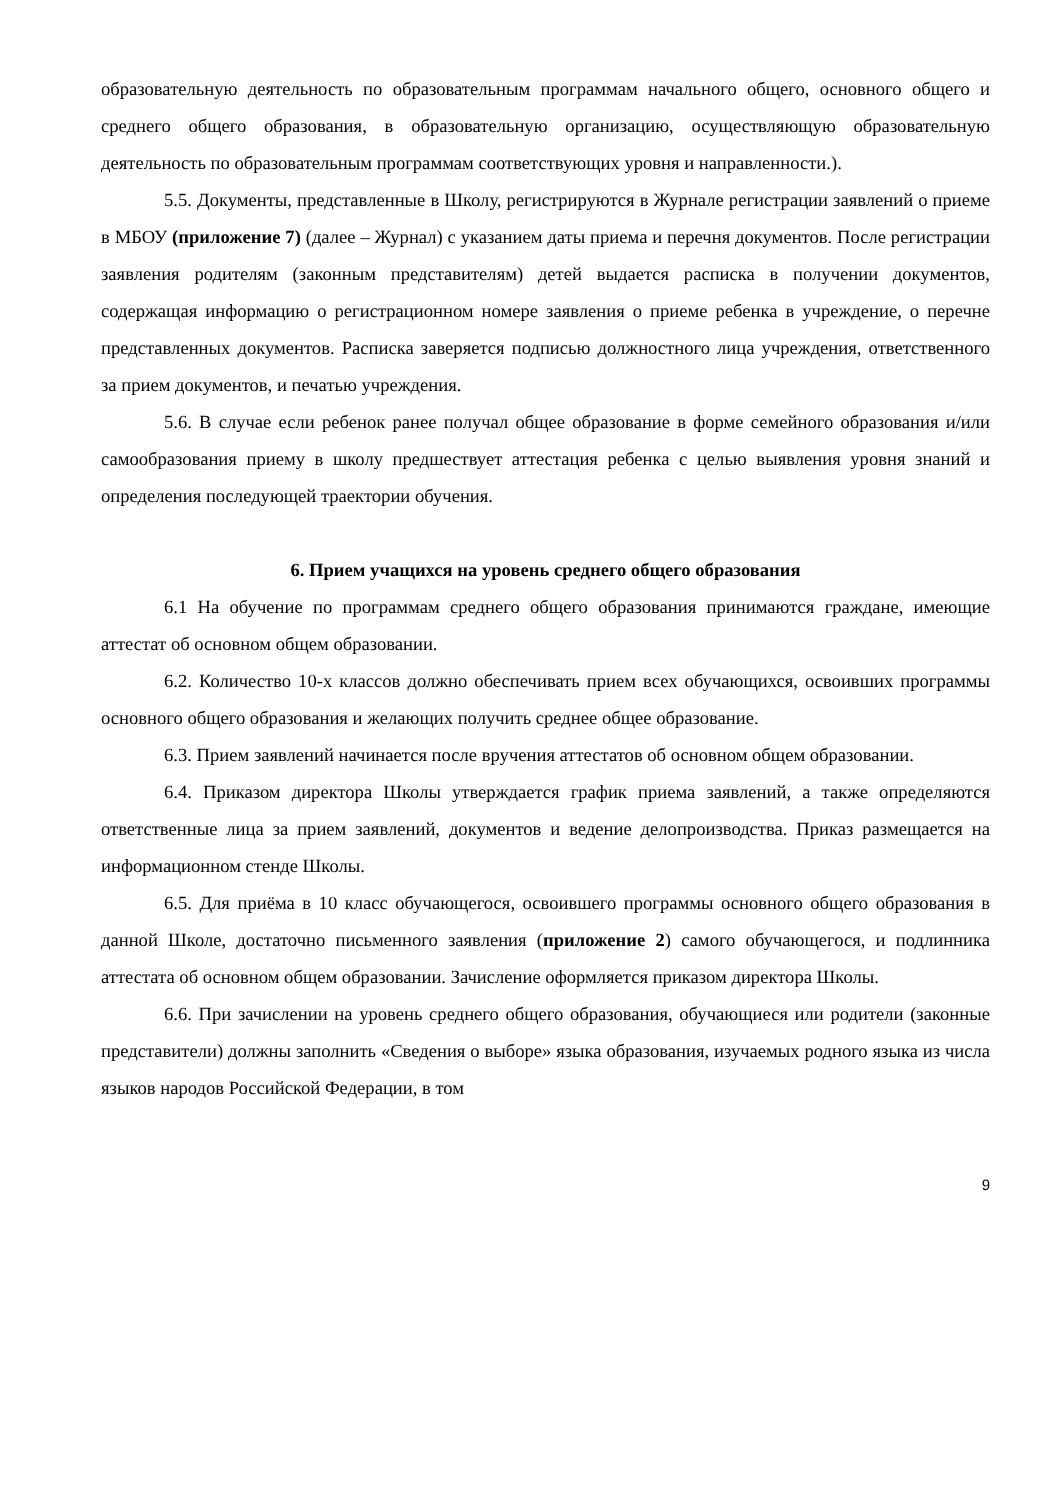образовательную деятельность по образовательным программам начального общего, основного общего и среднего общего образования, в образовательную организацию, осуществляющую образовательную деятельность по образовательным программам соответствующих уровня и направленности.).
5.5. Документы, представленные в Школу, регистрируются в Журнале регистрации заявлений о приеме в МБОУ (приложение 7) (далее – Журнал) с указанием даты приема и перечня документов. После регистрации заявления родителям (законным представителям) детей выдается расписка в получении документов, содержащая информацию о регистрационном номере заявления о приеме ребенка в учреждение, о перечне представленных документов. Расписка заверяется подписью должностного лица учреждения, ответственного за прием документов, и печатью учреждения.
5.6. В случае если ребенок ранее получал общее образование в форме семейного образования и/или самообразования приему в школу предшествует аттестация ребенка с целью выявления уровня знаний и определения последующей траектории обучения.
6. Прием учащихся на уровень среднего общего образования
6.1 На обучение по программам среднего общего образования принимаются граждане, имеющие аттестат об основном общем образовании.
6.2. Количество 10-х классов должно обеспечивать прием всех обучающихся, освоивших программы основного общего образования и желающих получить среднее общее образование.
6.3. Прием заявлений начинается после вручения аттестатов об основном общем образовании.
6.4. Приказом директора Школы утверждается график приема заявлений, а также определяются ответственные лица за прием заявлений, документов и ведение делопроизводства. Приказ размещается на информационном стенде Школы.
6.5. Для приёма в 10 класс обучающегося, освоившего программы основного общего образования в данной Школе, достаточно письменного заявления (приложение 2) самого обучающегося, и подлинника аттестата об основном общем образовании. Зачисление оформляется приказом директора Школы.
6.6. При зачислении на уровень среднего общего образования, обучающиеся или родители (законные представители) должны заполнить «Сведения о выборе» языка образования, изучаемых родного языка из числа языков народов Российской Федерации, в том
9